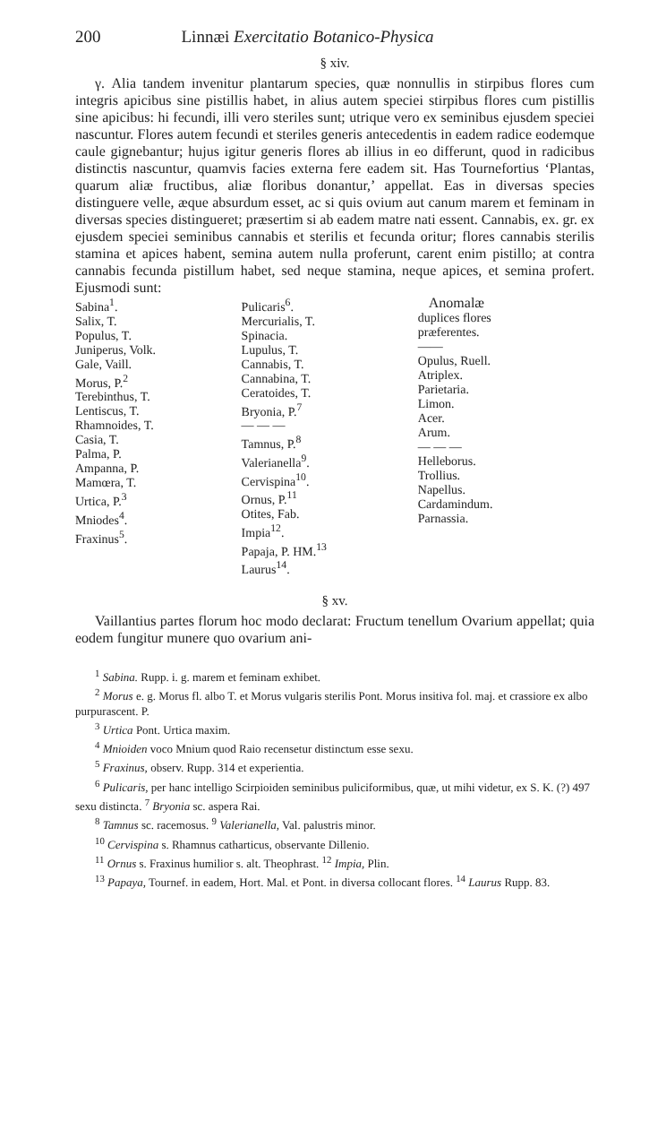200 Linnæi Exercitatio Botanico-Physica
§ xiv.
γ. Alia tandem invenitur plantarum species, quæ nonnullis in stirpibus flores cum integris apicibus sine pistillis habet, in alius autem speciei stirpibus flores cum pistillis sine apicibus: hi fecundi, illi vero steriles sunt; utrique vero ex seminibus ejusdem speciei nascuntur. Flores autem fecundi et steriles generis antecedentis in eadem radice eodemque caule gignebantur; hujus igitur generis flores ab illius in eo differunt, quod in radicibus distinctis nascuntur, quamvis facies externa fere eadem sit. Has Tournefortius ‘Plantas, quarum aliæ fructibus, aliæ floribus donantur,’ appellat. Eas in diversas species distinguere velle, æque absurdum esset, ac si quis ovium aut canum marem et feminam in diversas species distingueret; præsertim si ab eadem matre nati essent. Cannabis, ex. gr. ex ejusdem speciei seminibus cannabis et sterilis et fecunda oritur; flores cannabis sterilis stamina et apices habent, semina autem nulla proferunt, carent enim pistillo; at contra cannabis fecunda pistillum habet, sed neque stamina, neque apices, et semina profert. Ejusmodi sunt:
| Sabina<sup>1</sup>. Salix, T. Populus, T. Juniperus, Volk. Gale, Vaill. Morus, P.<sup>2</sup> Terebinthus, T. Lentiscus, T. Rhamnoides, T. Casia, T. Palma, P. Ampanna, P. Mamœra, T. Urtica, P.<sup>3</sup> Mniodes<sup>4</sup>. Fraxinus<sup>5</sup>. | Pulicaris<sup>6</sup>. Mercurialis, T. Spinacia. Lupulus, T. Cannabis, T. Cannabina, T. Ceratoides, T. Bryonia, P.<sup>7</sup> — — — Tamnus, P.<sup>8</sup> Valerianella<sup>9</sup>. Cervispina<sup>10</sup>. Ornus, P.<sup>11</sup> Otites, Fab. Impia<sup>12</sup>. Papaja, P. HM.<sup>13</sup> Laurus<sup>14</sup>. | Anomalæ duplices flores præferentes. —— Opulus, Ruell. Atriplex. Parietaria. Limon. Acer. Arum. — — — Helleborus. Trollius. Napellus. Cardamindum. Parnassia. |
§ xv.
Vaillantius partes florum hoc modo declarat: Fructum tenellum Ovarium appellat; quia eodem fungitur munere quo ovarium ani-
<sup>1</sup> Sabina. Rupp. i. g. marem et feminam exhibet.
<sup>2</sup> Morus e. g. Morus fl. albo T. et Morus vulgaris sterilis Pont. Morus insitiva fol. maj. et crassiore ex albo purpurascent. P.
<sup>3</sup> Urtica Pont. Urtica maxim.
<sup>4</sup> Mnioiden voco Mnium quod Raio recensetur distinctum esse sexu.
<sup>5</sup> Fraxinus, observ. Rupp. 314 et experientia.
<sup>6</sup> Pulicaris, per hanc intelligo Scirpioiden seminibus puliciformibus, quæ, ut mihi videtur, ex S. K. (?) 497 sexu distincta. <sup>7</sup> Bryonia sc. aspera Rai.
<sup>8</sup> Tamnus sc. racemosus. <sup>9</sup> Valerianella, Val. palustris minor.
<sup>10</sup> Cervispina s. Rhamnus catharticus, observante Dillenio.
<sup>11</sup> Ornus s. Fraxinus humilior s. alt. Theophrast. <sup>12</sup> Impia, Plin.
<sup>13</sup> Papaya, Tournef. in eadem, Hort. Mal. et Pont. in diversa collocant flores. <sup>14</sup> Laurus Rupp. 83.